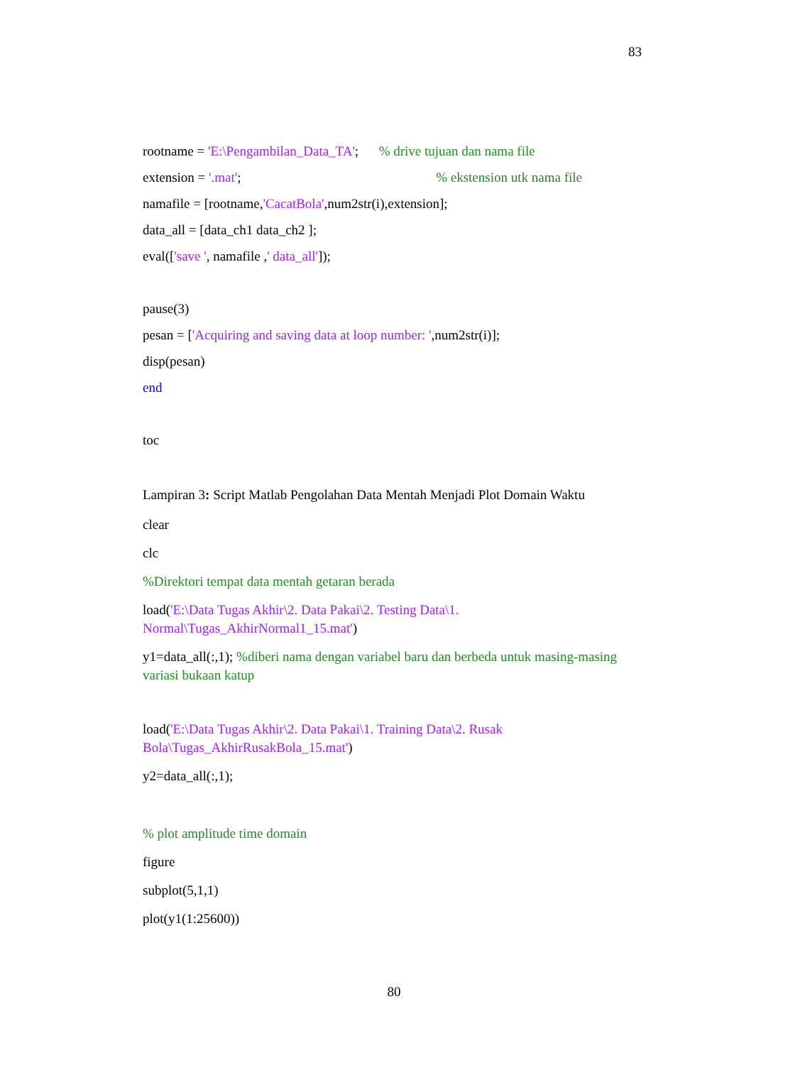83
rootname = 'E:\Pengambilan_Data_TA'; % drive tujuan dan nama file
extension = '.mat'; % ekstension utk nama file
namafile = [rootname,'CacatBola',num2str(i),extension];
data_all = [data_ch1 data_ch2 ];
eval(['save ', namafile ,' data_all']);
pause(3)
pesan = ['Acquiring and saving data at loop number: ',num2str(i)];
disp(pesan)
end
toc
Lampiran 3: Script Matlab Pengolahan Data Mentah Menjadi Plot Domain Waktu
clear
clc
%Direktori tempat data mentah getaran berada
load('E:\Data Tugas Akhir\2. Data Pakai\2. Testing Data\1. Normal\Tugas_AkhirNormal1_15.mat')
y1=data_all(:,1); %diberi nama dengan variabel baru dan berbeda untuk masing-masing variasi bukaan katup
load('E:\Data Tugas Akhir\2. Data Pakai\1. Training Data\2. Rusak Bola\Tugas_AkhirRusakBola_15.mat')
y2=data_all(:,1);
% plot amplitude time domain
figure
subplot(5,1,1)
plot(y1(1:25600))
80